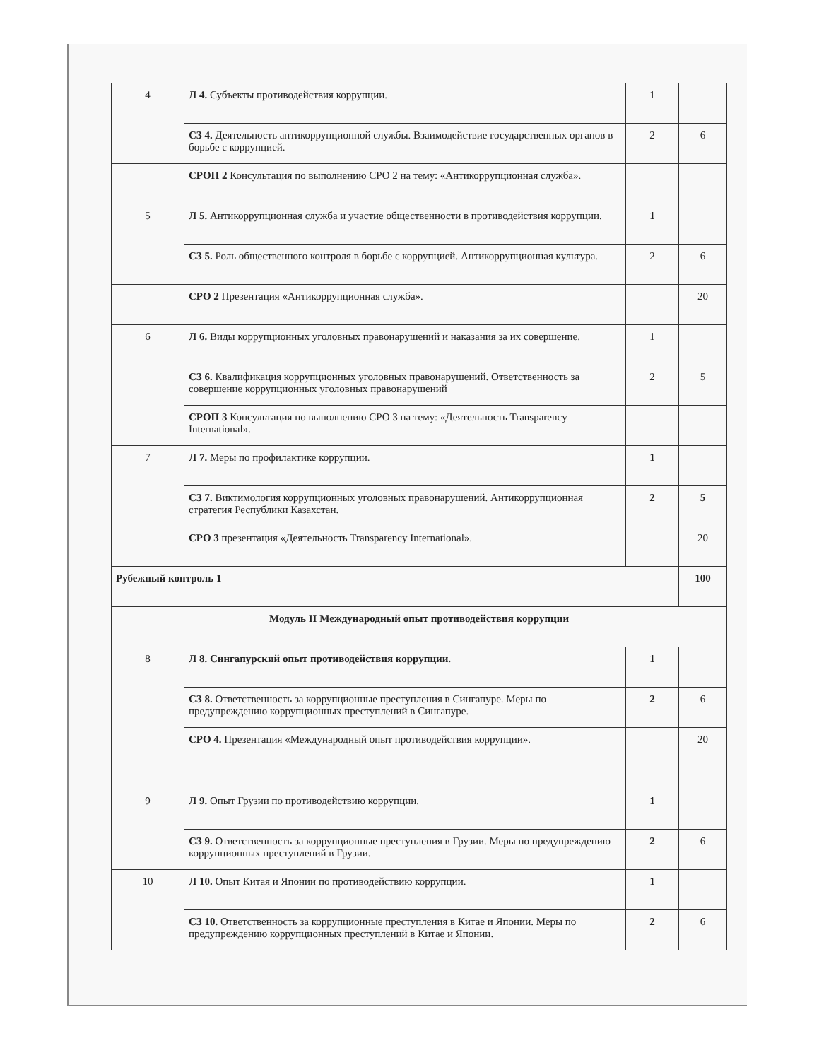| 4 | Л 4. Субъекты противодействия коррупции. | 1 | |
| | СЗ 4. Деятельность антикоррупционной службы. Взаимодействие государственных органов в борьбе с коррупцией. | 2 | 6 |
| | СРОП 2 Консультация по выполнению СРО 2 на тему: «Антикоррупционная служба». | | |
| 5 | Л 5. Антикоррупционная служба и участие общественности в противодействия коррупции. | 1 | |
| | СЗ 5. Роль общественного контроля в борьбе с коррупцией. Антикоррупционная культура. | 2 | 6 |
| | СРО 2 Презентация «Антикоррупционная служба». | | 20 |
| 6 | Л 6. Виды коррупционных уголовных правонарушений и наказания за их совершение. | 1 | |
| | СЗ 6. Квалификация коррупционных уголовных правонарушений. Ответственность за совершение коррупционных уголовных правонарушений | 2 | 5 |
| | СРОП 3 Консультация по выполнению СРО 3 на тему: «Деятельность Transparency International». | | |
| 7 | Л 7. Меры по профилактике коррупции. | 1 | |
| | СЗ 7. Виктимология коррупционных уголовных правонарушений. Антикоррупционная стратегия Республики Казахстан. | 2 | 5 |
| | СРО 3 презентация «Деятельность Transparency International». | | 20 |
| Рубежный контроль 1 | | | 100 |
| Модуль II Международный опыт противодействия коррупции | | | |
| 8 | Л 8. Сингапурский опыт противодействия коррупции. | 1 | |
| | СЗ 8. Ответственность за коррупционные преступления в Сингапуре. Меры по предупреждению коррупционных преступлений в Сингапуре. | 2 | 6 |
| | СРО 4. Презентация «Международный опыт противодействия коррупции». | | 20 |
| 9 | Л 9. Опыт Грузии по противодействию коррупции. | 1 | |
| | СЗ 9. Ответственность за коррупционные преступления в Грузии. Меры по предупреждению коррупционных преступлений в Грузии. | 2 | 6 |
| 10 | Л 10. Опыт Китая и Японии по противодействию коррупции. | 1 | |
| | СЗ 10. Ответственность за коррупционные преступления в Китае и Японии. Меры по предупреждению коррупционных преступлений в Китае и Японии. | 2 | 6 |